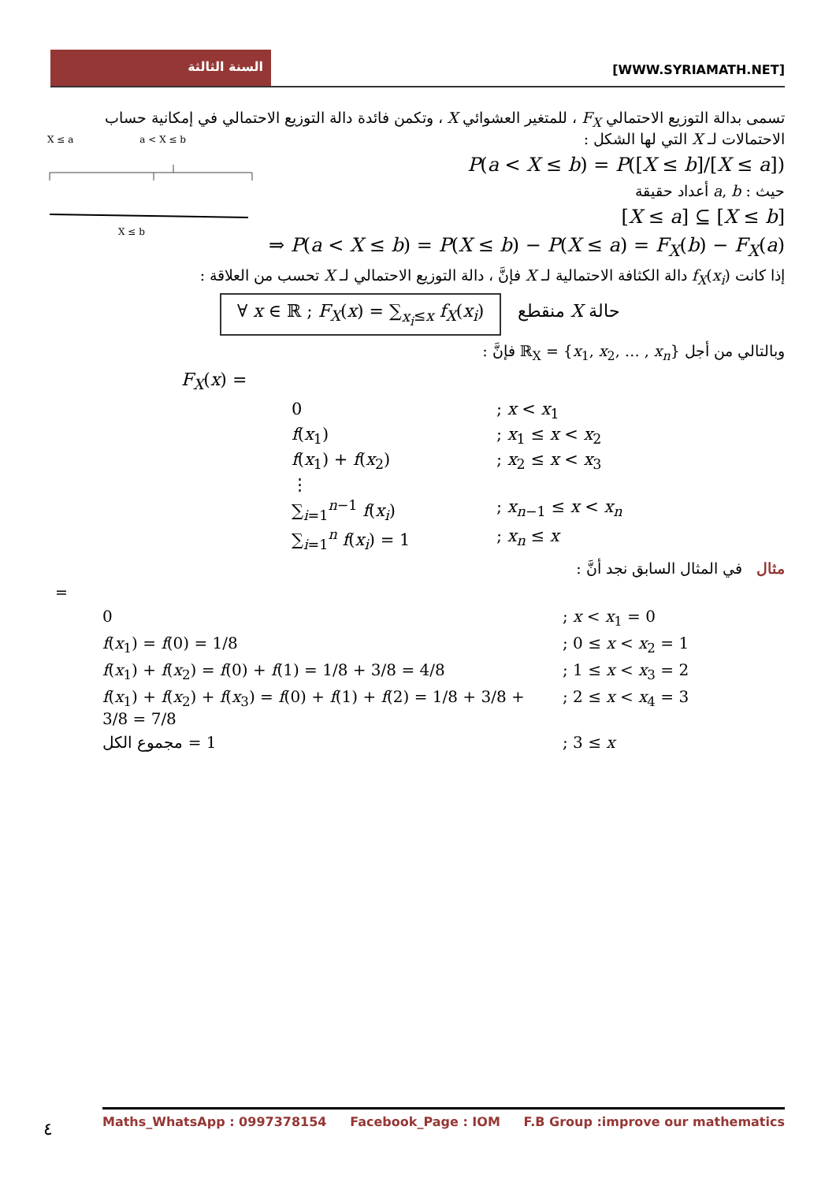السنة الثالثة
[WWW.SYRIAMATH.NET]
X ≤ a a < X ≤ b
X ≤ b
تسمى بدالة التوزيع الاحتمالي F<sub>X</sub> ، للمتغير العشوائي X ، وتكمن فائدة دالة التوزيع الاحتمالي في إمكانية حساب الاحتمالات لـ X التي لها الشكل :
P(a < X ≤ b) = P([X ≤ b]/[X ≤ a])
حيث : a, b أعداد حقيقة
[X ≤ a] ⊆ [X ≤ b]
⇒ P(a < X ≤ b) = P(X ≤ b) − P(X ≤ a) = F<sub>X</sub>(b) − F<sub>X</sub>(a)
إذا كانت f<sub>X</sub>(x<sub>i</sub>) دالة الكثافة الاحتمالية لـ X فإنَّ ، دالة التوزيع الاحتمالي لـ X تحسب من العلاقة :
∀ x ∈ ℝ ; F<sub>X</sub>(x) = ∑<sub>x<sub>i</sub>≤x</sub> f<sub>X</sub>(x<sub>i</sub>) حالة X منقطع
وبالتالي من أجل ℝ<sub>X</sub> = {x<sub>1</sub>, x<sub>2</sub>, … , x<sub>n</sub>} فإنَّ :
F<sub>X</sub>(x) =
0
; x < x<sub>1</sub>
f(x<sub>1</sub>)
; x<sub>1</sub> ≤ x < x<sub>2</sub>
f(x<sub>1</sub>) + f(x<sub>2</sub>)
; x<sub>2</sub> ≤ x < x<sub>3</sub>
⋮
∑<sub>i=1</sub><sup>n−1</sup> f(x<sub>i</sub>)
; x<sub>n−1</sub> ≤ x < x<sub>n</sub>
∑<sub>i=1</sub><sup>n</sup> f(x<sub>i</sub>) = 1
; x<sub>n</sub> ≤ x
مثال في المثال السابق نجد أنَّ :
=
0
; x < x<sub>1</sub> = 0
f(x<sub>1</sub>) = f(0) = 1/8
; 0 ≤ x < x<sub>2</sub> = 1
f(x<sub>1</sub>) + f(x<sub>2</sub>) = f(0) + f(1) = 1/8 + 3/8 = 4/8
; 1 ≤ x < x<sub>3</sub> = 2
f(x<sub>1</sub>) + f(x<sub>2</sub>) + f(x<sub>3</sub>) = f(0) + f(1) + f(2) = 1/8 + 3/8 + 3/8 = 7/8
; 2 ≤ x < x<sub>4</sub> = 3
مجموع الكل = 1
; 3 ≤ x
٤
Maths_WhatsApp : 0997378154 Facebook_Page : IOM F.B Group :improve our mathematics